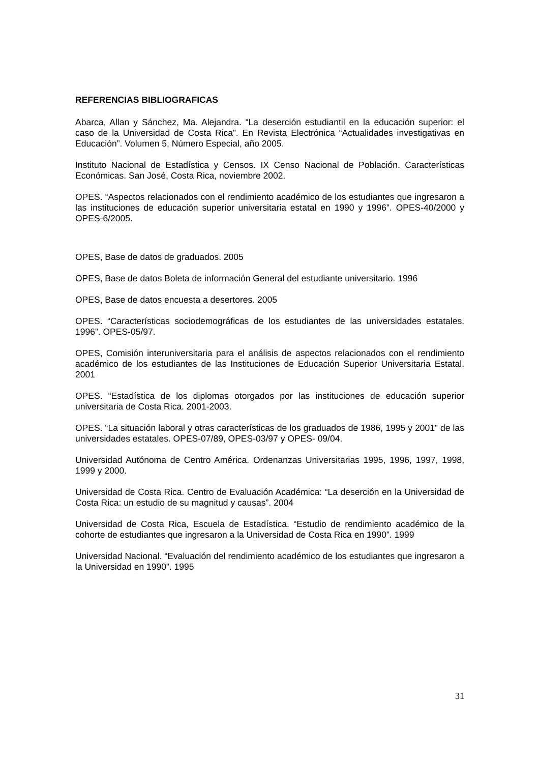REFERENCIAS BIBLIOGRAFICAS
Abarca, Allan y Sánchez, Ma. Alejandra. “La deserción estudiantil en la educación superior: el caso de la Universidad de Costa Rica”. En Revista Electrónica “Actualidades investigativas en Educación”. Volumen 5, Número Especial, año 2005.
Instituto Nacional de Estadística y Censos. IX Censo Nacional de Población. Características Económicas. San José, Costa Rica, noviembre 2002.
OPES. “Aspectos relacionados con el rendimiento académico de los estudiantes que ingresaron a las instituciones de educación superior universitaria estatal en 1990 y 1996”. OPES-40/2000 y OPES-6/2005.
OPES, Base de datos de graduados. 2005
OPES, Base de datos Boleta de información General del estudiante universitario. 1996
OPES, Base de datos encuesta a desertores. 2005
OPES. “Características sociodemográficas de los estudiantes de las universidades estatales. 1996”. OPES-05/97.
OPES, Comisión interuniversitaria para el análisis de aspectos relacionados con el rendimiento académico de los estudiantes de las Instituciones de Educación Superior Universitaria Estatal. 2001
OPES. “Estadística de los diplomas otorgados por las instituciones de educación superior universitaria de Costa Rica. 2001-2003.
OPES. “La situación laboral y otras características de los graduados de 1986, 1995 y 2001” de las universidades estatales. OPES-07/89, OPES-03/97 y OPES- 09/04.
Universidad Autónoma de Centro América. Ordenanzas Universitarias 1995, 1996, 1997, 1998, 1999 y 2000.
Universidad de Costa Rica. Centro de Evaluación Académica: “La deserción en la Universidad de Costa Rica: un estudio de su magnitud y causas”. 2004
Universidad de Costa Rica, Escuela de Estadística. “Estudio de rendimiento académico de la cohorte de estudiantes que ingresaron a la Universidad de Costa Rica en 1990”. 1999
Universidad Nacional. “Evaluación del rendimiento académico de los estudiantes que ingresaron a la Universidad en 1990”. 1995
31